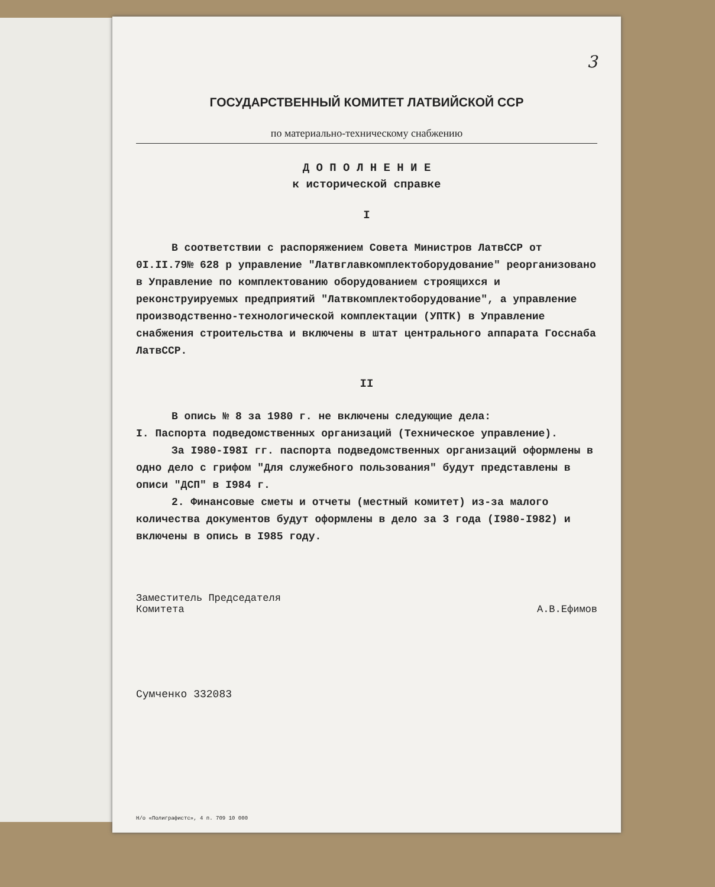3
ГОСУДАРСТВЕННЫЙ КОМИТЕТ ЛАТВИЙСКОЙ ССР
по материально-техническому снабжению
Д О П О Л Н Е Н И Е
к исторической справке
I
В соответствии с распоряжением Совета Министров ЛатвССР от 0I.II.79№ 628 р управление "Латвглавкомплектоборудование" реорганизовано в Управление по комплектованию оборудованием строящихся и реконструируемых предприятий "Латвкомплектоборудование", а управление производственно-технологической комплектации (УПТК) в Управление снабжения строительства и включены в штат центрального аппарата Госснаба ЛатвССР.
II
В опись № 8 за 1980 г. не включены следующие дела:
I. Паспорта подведомственных организаций (Техническое управление).
За I980-I98I гг. паспорта подведомственных организаций оформлены в одно дело с грифом "Для служебного пользования" будут представлены в описи "ДСП" в I984 г.
2. Финансовые сметы и отчеты (местный комитет) из-за малого количества документов будут оформлены в дело за 3 года (I980-I982) и включены в опись в I985 году.
Заместитель Председателя
Комитета
А.В.Ефимов
Сумченко 332083
Н/о «Полиграфистс», 4 п. 709 10 000